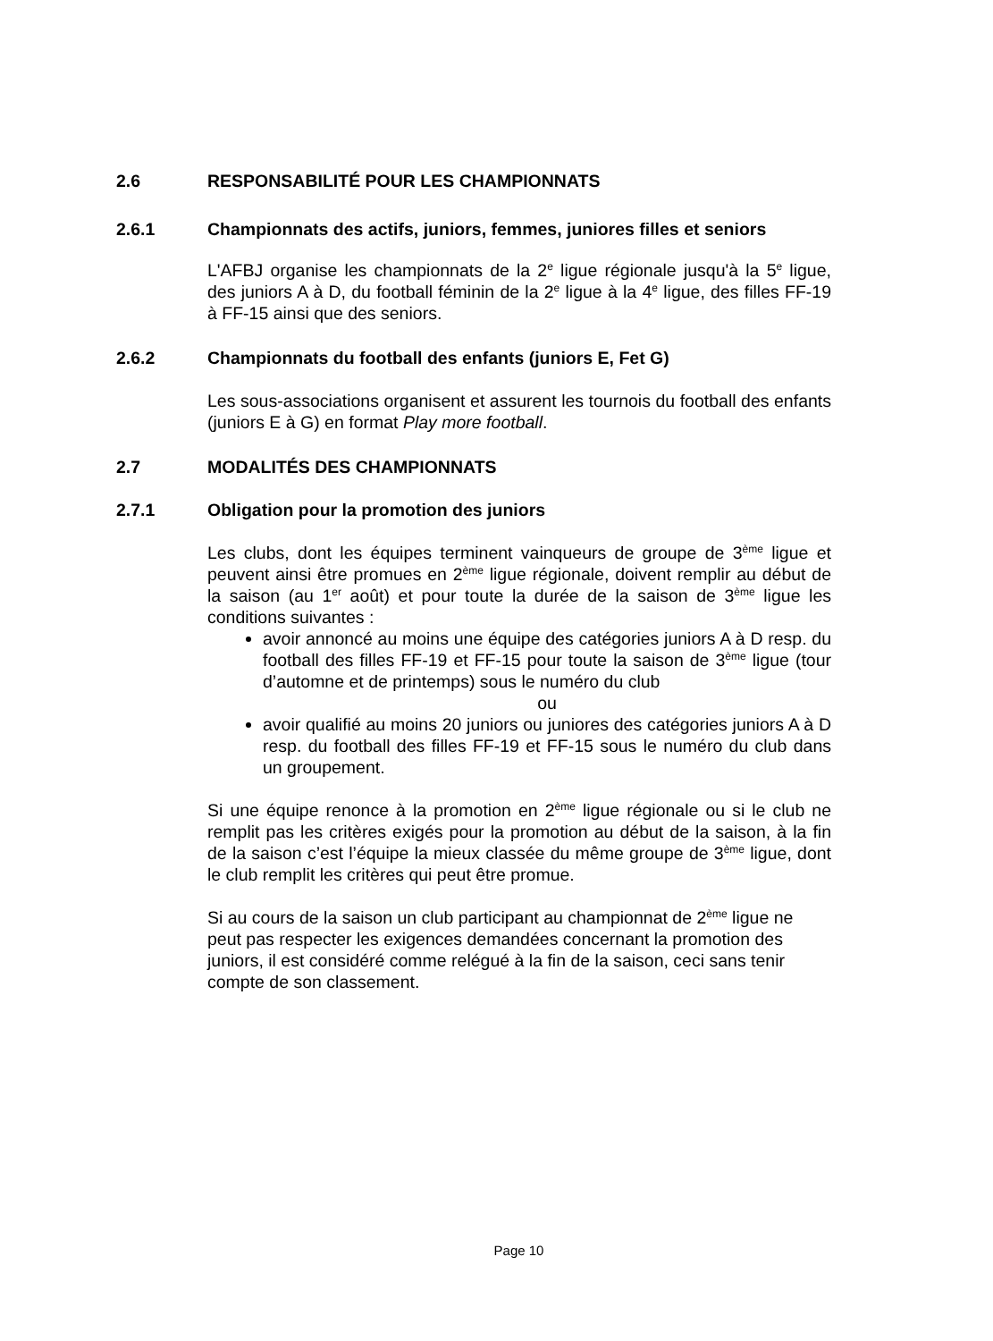2.6 RESPONSABILITÉ POUR LES CHAMPIONNATS
2.6.1 Championnats des actifs, juniors, femmes, juniores filles et seniors
L'AFBJ organise les championnats de la 2<sup>e</sup> ligue régionale jusqu'à la 5<sup>e</sup> ligue, des juniors A à D, du football féminin de la 2<sup>e</sup> ligue à la 4<sup>e</sup> ligue, des filles FF-19 à FF-15 ainsi que des seniors.
2.6.2 Championnats du football des enfants (juniors E, Fet G)
Les sous-associations organisent et assurent les tournois du football des enfants (juniors E à G) en format Play more football.
2.7 MODALITÉS DES CHAMPIONNATS
2.7.1 Obligation pour la promotion des juniors
Les clubs, dont les équipes terminent vainqueurs de groupe de 3<sup>ème</sup> ligue et peuvent ainsi être promues en 2<sup>ème</sup> ligue régionale, doivent remplir au début de la saison (au 1<sup>er</sup> août) et pour toute la durée de la saison de 3<sup>ème</sup> ligue les conditions suivantes :
avoir annoncé au moins une équipe des catégories juniors A à D resp. du football des filles FF-19 et FF-15 pour toute la saison de 3<sup>ème</sup> ligue (tour d’automne et de printemps) sous le numéro du club
ou
avoir qualifié au moins 20 juniors ou juniores des catégories juniors A à D resp. du football des filles FF-19 et FF-15 sous le numéro du club dans un groupement.
Si une équipe renonce à la promotion en 2<sup>ème</sup> ligue régionale ou si le club ne remplit pas les critères exigés pour la promotion au début de la saison, à la fin de la saison c’est l’équipe la mieux classée du même groupe de 3<sup>ème</sup> ligue, dont le club remplit les critères qui peut être promue.
Si au cours de la saison un club participant au championnat de 2<sup>ème</sup> ligue ne peut pas respecter les exigences demandées concernant la promotion des juniors, il est considéré comme relégué à la fin de la saison, ceci sans tenir compte de son classement.
Page 10